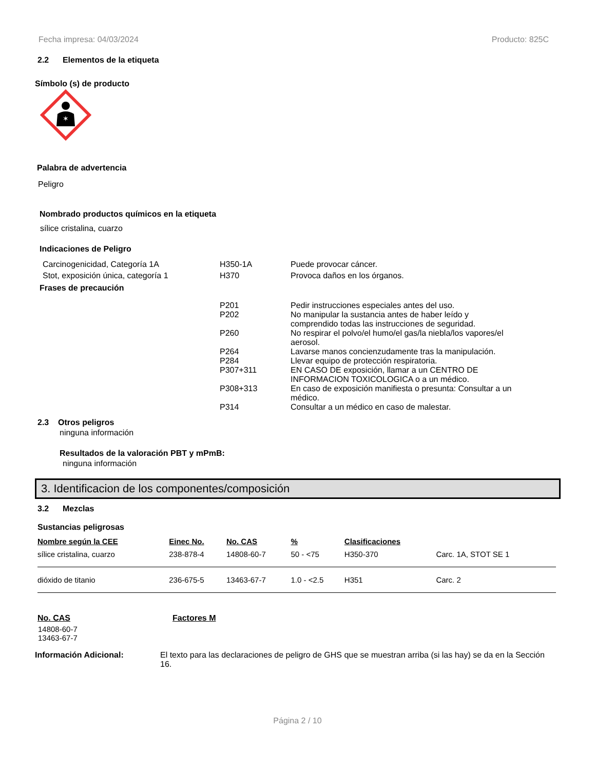Fecha impresa: 04/03/2024 Producto: 825C
2.2 Elementos de la etiqueta
Símbolo (s) de producto
✶
Palabra de advertencia
Peligro
Nombrado productos químicos en la etiqueta
sílice cristalina, cuarzo
Indicaciones de Peligro
Carcinogenicidad, Categoría 1A H350-1A Puede provocar cáncer.
Stot, exposición única, categoría 1 H370 Provoca daños en los órganos.
Frases de precaución
P201 Pedir instrucciones especiales antes del uso.
P202 No manipular la sustancia antes de haber leído y
comprendido todas las instrucciones de seguridad.
P260 No respirar el polvo/el humo/el gas/la niebla/los vapores/el
aerosol.
P264 Lavarse manos concienzudamente tras la manipulación.
P284 Llevar equipo de protección respiratoria.
P307+311 EN CASO DE exposición, llamar a un CENTRO DE
INFORMACION TOXICOLOGICA o a un médico.
P308+313 En caso de exposición manifiesta o presunta: Consultar a un
médico.
P314 Consultar a un médico en caso de malestar.
2.3 Otros peligros
ninguna información
Resultados de la valoración PBT y mPmB:
ninguna información
3. Identificacion de los componentes/composición
3.2 Mezclas
Sustancias peligrosas
| Nombre según la CEE | Einec No. | No. CAS | % | Clasificaciones | |
| --- | --- | --- | --- | --- | --- |
| sílice cristalina, cuarzo | 238-878-4 | 14808-60-7 | 50 - <75 | H350-370 | Carc. 1A, STOT SE 1 |
| dióxido de titanio | 236-675-5 | 13463-67-7 | 1.0 - <2.5 | H351 | Carc. 2 |
No. CAS Factores M
14808-60-7
13463-67-7
Información Adicional: El texto para las declaraciones de peligro de GHS que se muestran arriba (si las hay) se da en la Sección 16.
Página 2 / 10